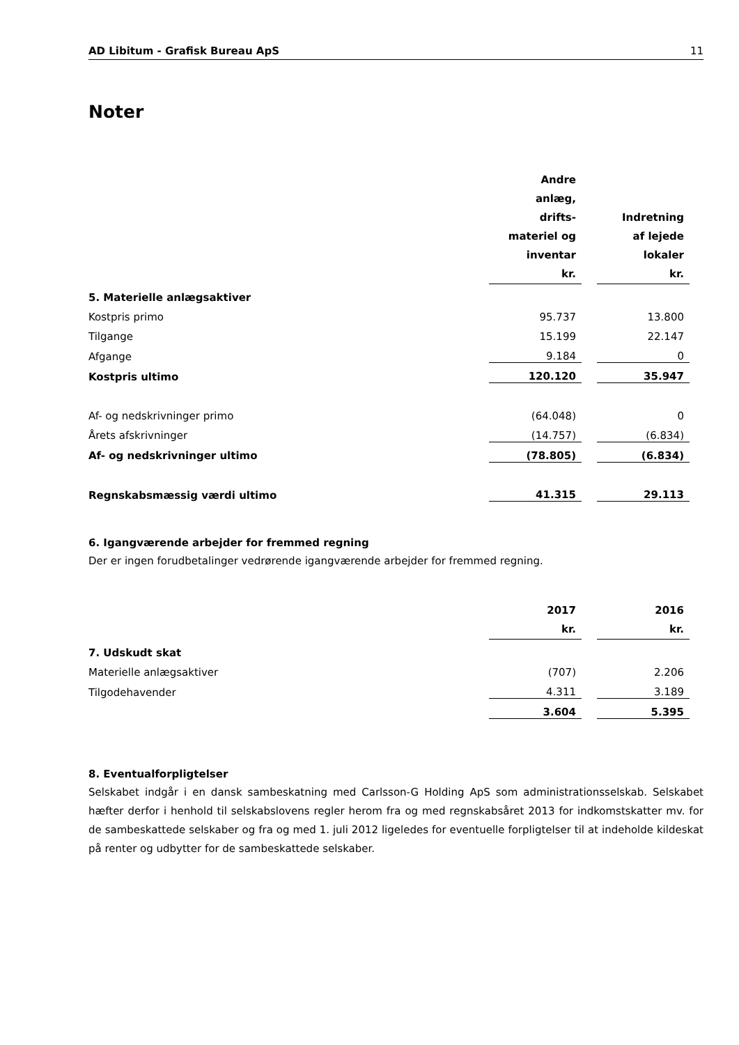AD Libitum - Grafisk Bureau ApS 11
Noter
| | Andre anlæg, drifts- materiel og inventar kr. | | Indretning af lejede lokaler kr. |
| --- | --- | --- | --- |
| 5. Materielle anlægsaktiver | | | |
| Kostpris primo | 95.737 | | 13.800 |
| Tilgange | 15.199 | | 22.147 |
| Afgange | 9.184 | | 0 |
| Kostpris ultimo | 120.120 | | 35.947 |
| Af- og nedskrivninger primo | (64.048) | | 0 |
| Årets afskrivninger | (14.757) | | (6.834) |
| Af- og nedskrivninger ultimo | (78.805) | | (6.834) |
| Regnskabsmæssig værdi ultimo | 41.315 | | 29.113 |
6. Igangværende arbejder for fremmed regning
Der er ingen forudbetalinger vedrørende igangværende arbejder for fremmed regning.
| | 2017 kr. | | 2016 kr. |
| --- | --- | --- | --- |
| 7. Udskudt skat | | | |
| Materielle anlægsaktiver | (707) | | 2.206 |
| Tilgodehavender | 4.311 | | 3.189 |
| | 3.604 | | 5.395 |
8. Eventualforpligtelser
Selskabet indgår i en dansk sambeskatning med Carlsson-G Holding ApS som administrationsselskab. Selskabet hæfter derfor i henhold til selskabslovens regler herom fra og med regnskabsåret 2013 for indkomstskatter mv. for de sambeskattede selskaber og fra og med 1. juli 2012 ligeledes for eventuelle forpligtelser til at indeholde kildeskat på renter og udbytter for de sambeskattede selskaber.